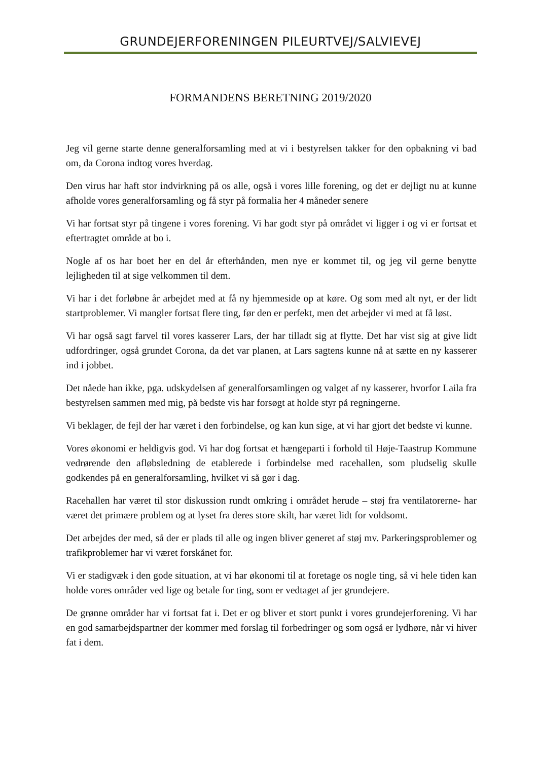GRUNDEJERFORENINGEN PILEURTVEJ/SALVIEVEJ
FORMANDENS BERETNING 2019/2020
Jeg vil gerne starte denne generalforsamling med at vi i bestyrelsen takker for den opbakning vi bad om, da Corona indtog vores hverdag.
Den virus har haft stor indvirkning på os alle, også i vores lille forening, og det er dejligt nu at kunne afholde vores generalforsamling og få styr på formalia her 4 måneder senere
Vi har fortsat styr på tingene i vores forening. Vi har godt styr på området vi ligger i og vi er fortsat et eftertragtet område at bo i.
Nogle af os har boet her en del år efterhånden, men nye er kommet til, og jeg vil gerne benytte lejligheden til at sige velkommen til dem.
Vi har i det forløbne år arbejdet med at få ny hjemmeside op at køre. Og som med alt nyt, er der lidt startproblemer. Vi mangler fortsat flere ting, før den er perfekt, men det arbejder vi med at få løst.
Vi har også sagt farvel til vores kasserer Lars, der har tilladt sig at flytte. Det har vist sig at give lidt udfordringer, også grundet Corona, da det var planen, at Lars sagtens kunne nå at sætte en ny kasserer ind i jobbet.
Det nåede han ikke, pga. udskydelsen af generalforsamlingen og valget af ny kasserer, hvorfor Laila fra bestyrelsen sammen med mig, på bedste vis har forsøgt at holde styr på regningerne.
Vi beklager, de fejl der har været i den forbindelse, og kan kun sige, at vi har gjort det bedste vi kunne.
Vores økonomi er heldigvis god. Vi har dog fortsat et hængeparti i forhold til Høje-Taastrup Kommune vedrørende den afløbsledning de etablerede i forbindelse med racehallen, som pludselig skulle godkendes på en generalforsamling, hvilket vi så gør i dag.
Racehallen har været til stor diskussion rundt omkring i området herude – støj fra ventilatorerne- har været det primære problem og at lyset fra deres store skilt, har været lidt for voldsomt.
Det arbejdes der med, så der er plads til alle og ingen bliver generet af støj mv. Parkeringsproblemer og trafikproblemer har vi været forskånet for.
Vi er stadigvæk i den gode situation, at vi har økonomi til at foretage os nogle ting, så vi hele tiden kan holde vores områder ved lige og betale for ting, som er vedtaget af jer grundejere.
De grønne områder har vi fortsat fat i. Det er og bliver et stort punkt i vores grundejerforening. Vi har en god samarbejdspartner der kommer med forslag til forbedringer og som også er lydhøre, når vi hiver fat i dem.